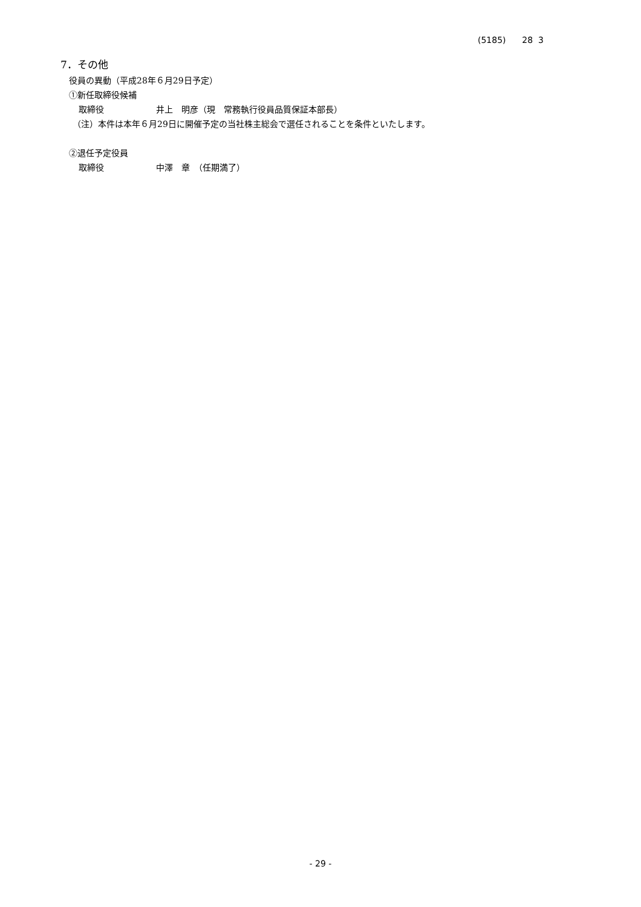(5185) 28 3
7．その他
役員の異動（平成28年６月29日予定）
①新任取締役候補
取締役 井上　明彦（現　常務執行役員品質保証本部長）
（注）本件は本年６月29日に開催予定の当社株主総会で選任されることを条件といたします。
②退任予定役員
取締役 中澤　章　（任期満了）
- 29 -